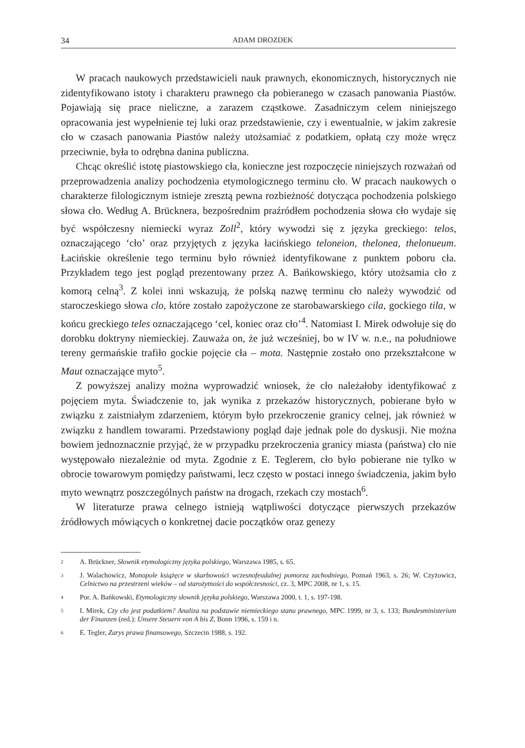34 ADAM DROZDEK
W pracach naukowych przedstawicieli nauk prawnych, ekonomicznych, historycznych nie zidentyfikowano istoty i charakteru prawnego cła pobieranego w czasach panowania Piastów. Pojawiają się prace nieliczne, a zarazem cząstkowe. Zasadniczym celem niniejszego opracowania jest wypełnienie tej luki oraz przedstawienie, czy i ewentualnie, w jakim zakresie cło w czasach panowania Piastów należy utożsamiać z podatkiem, opłatą czy może wręcz przeciwnie, była to odrębna danina publiczna.
Chcąc określić istotę piastowskiego cła, konieczne jest rozpoczęcie niniejszych rozważań od przeprowadzenia analizy pochodzenia etymologicznego terminu cło. W pracach naukowych o charakterze filologicznym istnieje zresztą pewna rozbieżność dotycząca pochodzenia polskiego słowa cło. Według A. Brücknera, bezpośrednim praźródłem pochodzenia słowa cło wydaje się być współczesny niemiecki wyraz Zoll<sup>2</sup>, który wywodzi się z języka greckiego: telos, oznaczającego ‘cło’ oraz przyjętych z języka łacińskiego teloneion, thelonea, thelonueum. Łacińskie określenie tego terminu było również identyfikowane z punktem poboru cła. Przykładem tego jest pogląd prezentowany przez A. Bańkowskiego, który utożsamia cło z komorą celną<sup>3</sup>. Z kolei inni wskazują, że polską nazwę terminu cło należy wywodzić od staroczeskiego słowa clo, które zostało zapożyczone ze starobawarskiego cila, gockiego tila, w końcu greckiego teles oznaczającego ‘cel, koniec oraz cło’<sup>4</sup>. Natomiast I. Mirek odwołuje się do dorobku doktryny niemieckiej. Zauważa on, że już wcześniej, bo w IV w. n.e., na południowe tereny germańskie trafiło gockie pojęcie cła – mota. Następnie zostało ono przekształcone w Maut oznaczające myto<sup>5</sup>.
Z powyższej analizy można wyprowadzić wniosek, że cło należałoby identyfikować z pojęciem myta. Świadczenie to, jak wynika z przekazów historycznych, pobierane było w związku z zaistniałym zdarzeniem, którym było przekroczenie granicy celnej, jak również w związku z handlem towarami. Przedstawiony pogląd daje jednak pole do dyskusji. Nie można bowiem jednoznacznie przyjąć, że w przypadku przekroczenia granicy miasta (państwa) cło nie występowało niezależnie od myta. Zgodnie z E. Teglerem, cło było pobierane nie tylko w obrocie towarowym pomiędzy państwami, lecz często w postaci innego świadczenia, jakim było myto wewnątrz poszczególnych państw na drogach, rzekach czy mostach<sup>6</sup>.
W literaturze prawa celnego istnieją wątpliwości dotyczące pierwszych przekazów źródłowych mówiących o konkretnej dacie początków oraz genezy
2 A. Brückner, Słownik etymologiczny języka polskiego, Warszawa 1985, s. 65.
3 J. Walachowicz, Monopole książęce w skarbowości wczesnofeudalnej pomorza zachodniego, Poznań 1963, s. 26; W. Czyżowicz, Celnictwo na przestrzeni wieków – od starożytności do współczesności, cz. 3, MPC 2008, nr 1, s. 15.
4 Por. A. Bańkowski, Etymologiczny słownik języka polskiego, Warszawa 2000, t. 1, s. 197-198.
5 I. Mirek, Czy cło jest podatkiem? Analiza na podstawie niemieckiego stanu prawnego, MPC 1999, nr 3, s. 133; Bundesministerium der Finanzen (red.): Unsere Steuern von A bis Z, Bonn 1996, s. 159 i n.
6 E. Tegler, Zarys prawa finansowego, Szczecin 1988, s. 192.